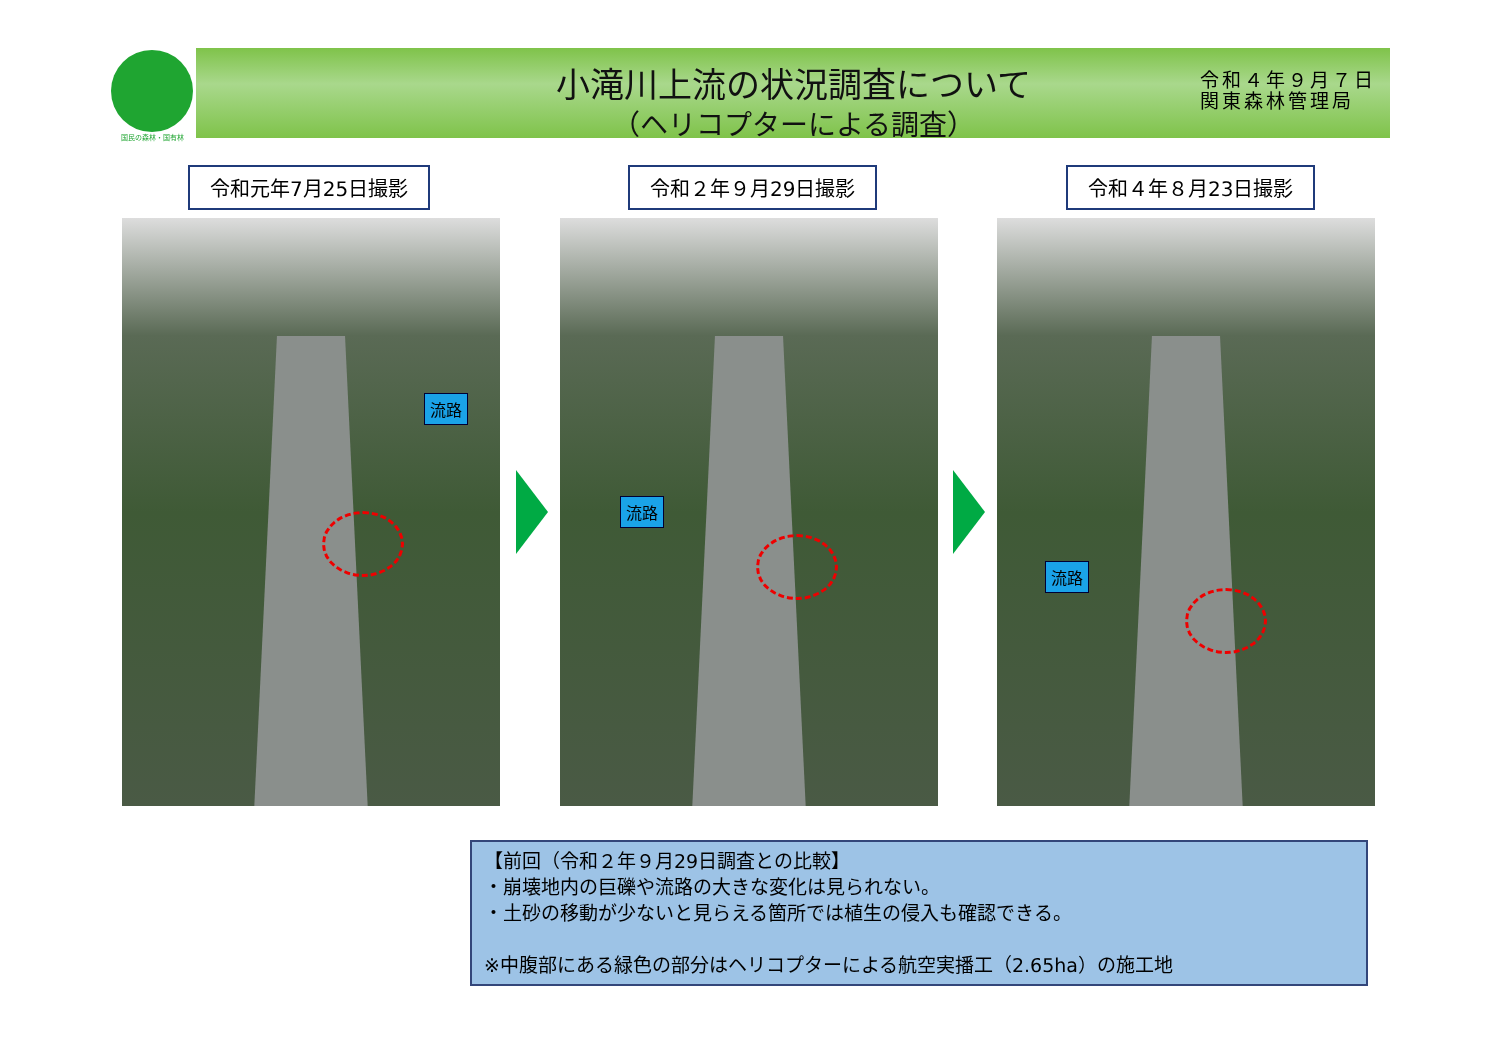国民の森林・国有林
小滝川上流の状況調査について
（ヘリコプターによる調査）
令和４年９月７日
関東森林管理局
令和元年7月25日撮影 令和２年９月29日撮影 令和４年８月23日撮影
流路 流路 流路
【前回（令和２年９月29日調査との比較】
・崩壊地内の巨礫や流路の大きな変化は見られない。
・土砂の移動が少ないと見らえる箇所では植生の侵入も確認できる。
※中腹部にある緑色の部分はヘリコプターによる航空実播工（2.65ha）の施工地